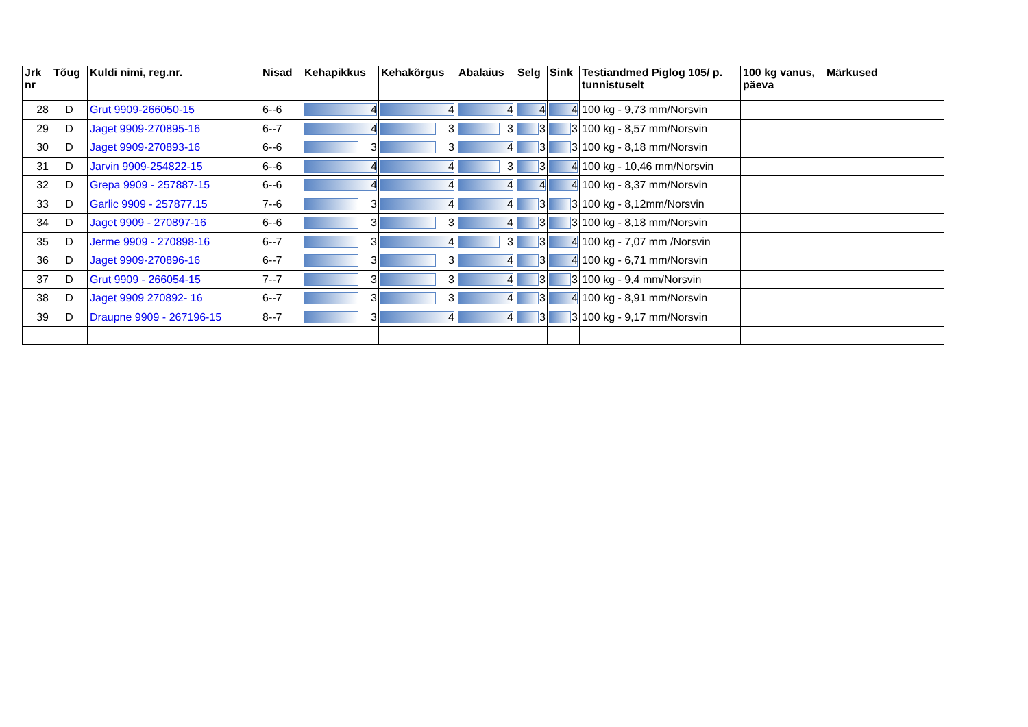| Jrk nr | Tõug | Kuldi nimi, reg.nr. | Nisad | Kehapikkus | Kehakõrgus | Abalaius | Selg | Sink | Testiandmed Piglog 105/ p. tunnistuselt | 100 kg vanus, päeva | Märkused |
| --- | --- | --- | --- | --- | --- | --- | --- | --- | --- | --- | --- |
| 28 | D | Grut 9909-266050-15 | 6--6 | 4 | 4 | 4 | 4 | 4 | 100 kg - 9,73 mm/Norsvin | | |
| 29 | D | Jaget 9909-270895-16 | 6--7 | 4 | 3 | 3 | 3 | 3 | 100 kg - 8,57 mm/Norsvin | | |
| 30 | D | Jaget 9909-270893-16 | 6--6 | 3 | 3 | 4 | 3 | 3 | 100 kg - 8,18 mm/Norsvin | | |
| 31 | D | Jarvin 9909-254822-15 | 6--6 | 4 | 4 | 3 | 3 | 4 | 100 kg - 10,46 mm/Norsvin | | |
| 32 | D | Grepa 9909 - 257887-15 | 6--6 | 4 | 4 | 4 | 4 | 4 | 100 kg - 8,37 mm/Norsvin | | |
| 33 | D | Garlic 9909 - 257877.15 | 7--6 | 3 | 4 | 4 | 3 | 3 | 100 kg - 8,12mm/Norsvin | | |
| 34 | D | Jaget 9909 - 270897-16 | 6--6 | 3 | 3 | 4 | 3 | 3 | 100 kg - 8,18 mm/Norsvin | | |
| 35 | D | Jerme 9909 - 270898-16 | 6--7 | 3 | 4 | 3 | 3 | 4 | 100 kg - 7,07 mm /Norsvin | | |
| 36 | D | Jaget 9909-270896-16 | 6--7 | 3 | 3 | 4 | 3 | 4 | 100 kg - 6,71 mm/Norsvin | | |
| 37 | D | Grut 9909 - 266054-15 | 7--7 | 3 | 3 | 4 | 3 | 3 | 100 kg - 9,4 mm/Norsvin | | |
| 38 | D | Jaget 9909 270892- 16 | 6--7 | 3 | 3 | 4 | 3 | 4 | 100 kg - 8,91 mm/Norsvin | | |
| 39 | D | Draupne 9909 - 267196-15 | 8--7 | 3 | 4 | 4 | 3 | 3 | 100 kg - 9,17 mm/Norsvin | | |